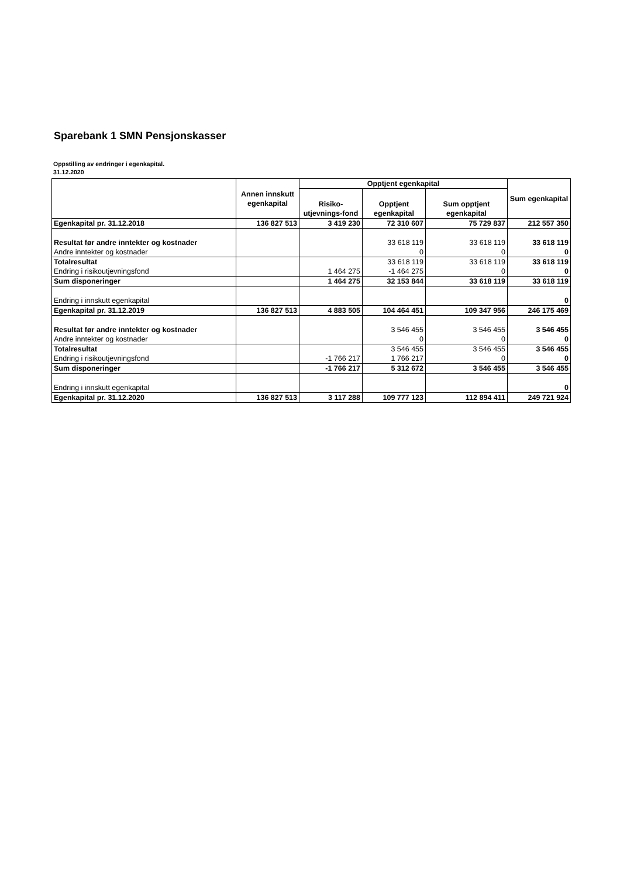Sparebank 1 SMN Pensjonskasser
Oppstilling av endringer i egenkapital.
31.12.2020
| | Annen innskutt egenkapital | Opptjent egenkapital | | | Sum egenkapital |
| --- | --- | --- | --- | --- | --- |
| | | Risiko- utjevnings-fond | Opptjent egenkapital | Sum opptjent egenkapital | |
| Egenkapital pr. 31.12.2018 | 136 827 513 | 3 419 230 | 72 310 607 | 75 729 837 | 212 557 350 |
| Resultat før andre inntekter og kostnader | | | 33 618 119 | 33 618 119 | 33 618 119 |
| Andre inntekter og kostnader | | | 0 | 0 | 0 |
| Totalresultat | | | 33 618 119 | 33 618 119 | 33 618 119 |
| Endring i risikoutjevningsfond | | 1 464 275 | -1 464 275 | 0 | 0 |
| Sum disponeringer | | 1 464 275 | 32 153 844 | 33 618 119 | 33 618 119 |
| Endring i innskutt egenkapital | | | | | 0 |
| Egenkapital pr. 31.12.2019 | 136 827 513 | 4 883 505 | 104 464 451 | 109 347 956 | 246 175 469 |
| Resultat før andre inntekter og kostnader | | | 3 546 455 | 3 546 455 | 3 546 455 |
| Andre inntekter og kostnader | | | 0 | 0 | 0 |
| Totalresultat | | | 3 546 455 | 3 546 455 | 3 546 455 |
| Endring i risikoutjevningsfond | | -1 766 217 | 1 766 217 | 0 | 0 |
| Sum disponeringer | | -1 766 217 | 5 312 672 | 3 546 455 | 3 546 455 |
| Endring i innskutt egenkapital | | | | | 0 |
| Egenkapital pr. 31.12.2020 | 136 827 513 | 3 117 288 | 109 777 123 | 112 894 411 | 249 721 924 |